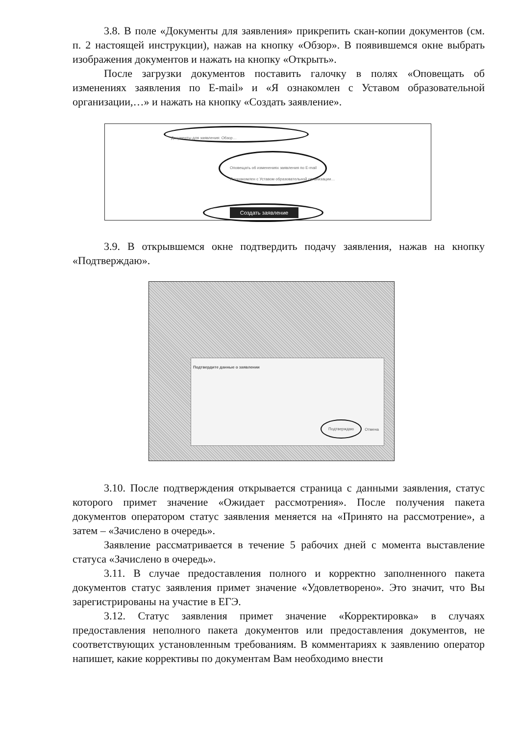3.8. В поле «Документы для заявления» прикрепить скан-копии документов (см. п. 2 настоящей инструкции), нажав на кнопку «Обзор». В появившемся окне выбрать изображения документов и нажать на кнопку «Открыть».
После загрузки документов поставить галочку в полях «Оповещать об изменениях заявления по E-mail» и «Я ознакомлен с Уставом образовательной организации,…» и нажать на кнопку «Создать заявление».
Документы для заявления: Обзор…
Оповещать об изменениях заявления по E-mail
Я ознакомлен с Уставом образовательной организации…
Создать заявление
3.9. В открывшемся окне подтвердить подачу заявления, нажав на кнопку «Подтверждаю».
Подтвердите данные о заявлении
Подтверждаю Отмена
3.10. После подтверждения открывается страница с данными заявления, статус которого примет значение «Ожидает рассмотрения». После получения пакета документов оператором статус заявления меняется на «Принято на рассмотрение», а затем – «Зачислено в очередь».
Заявление рассматривается в течение 5 рабочих дней с момента выставление статуса «Зачислено в очередь».
3.11. В случае предоставления полного и корректно заполненного пакета документов статус заявления примет значение «Удовлетворено». Это значит, что Вы зарегистрированы на участие в ЕГЭ.
3.12. Статус заявления примет значение «Корректировка» в случаях предоставления неполного пакета документов или предоставления документов, не соответствующих установленным требованиям. В комментариях к заявлению оператор напишет, какие коррективы по документам Вам необходимо внести